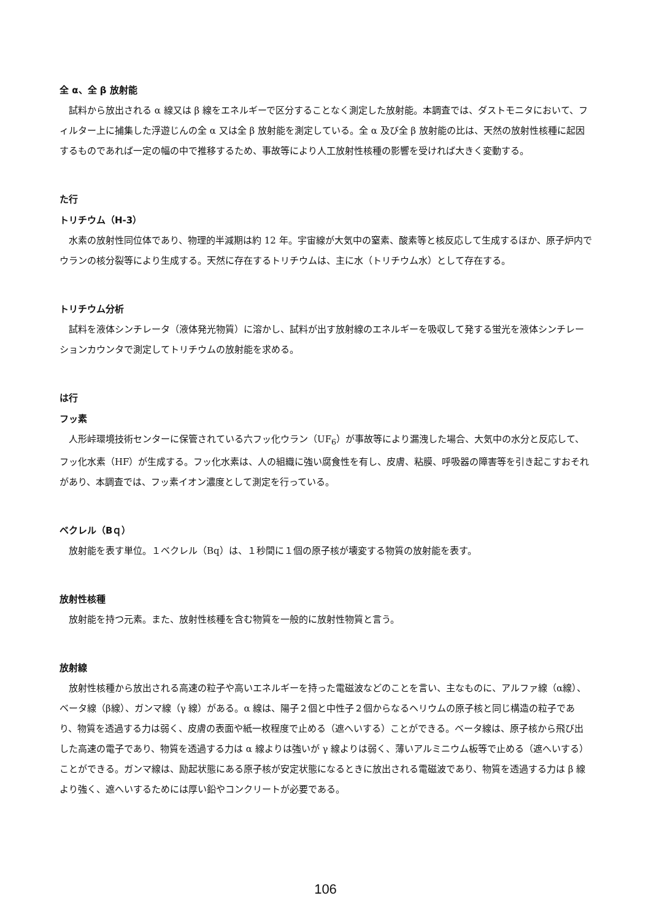全 α、全 β 放射能
試料から放出される α 線又は β 線をエネルギーで区分することなく測定した放射能。本調査では、ダストモニタにおいて、フィルター上に捕集した浮遊じんの全 α 又は全 β 放射能を測定している。全 α 及び全 β 放射能の比は、天然の放射性核種に起因するものであれば一定の幅の中で推移するため、事故等により人工放射性核種の影響を受ければ大きく変動する。
た行
トリチウム（H-3）
水素の放射性同位体であり、物理的半減期は約 12 年。宇宙線が大気中の窒素、酸素等と核反応して生成するほか、原子炉内でウランの核分裂等により生成する。天然に存在するトリチウムは、主に水（トリチウム水）として存在する。
トリチウム分析
試料を液体シンチレータ（液体発光物質）に溶かし、試料が出す放射線のエネルギーを吸収して発する蛍光を液体シンチレーションカウンタで測定してトリチウムの放射能を求める。
は行
フッ素
人形峠環境技術センターに保管されている六フッ化ウラン（UF<sub>6</sub>）が事故等により漏洩した場合、大気中の水分と反応して、フッ化水素（HF）が生成する。フッ化水素は、人の組織に強い腐食性を有し、皮膚、粘膜、呼吸器の障害等を引き起こすおそれがあり、本調査では、フッ素イオン濃度として測定を行っている。
ベクレル（Bｑ）
放射能を表す単位。１ベクレル（Bq）は、１秒間に１個の原子核が壊変する物質の放射能を表す。
放射性核種
放射能を持つ元素。また、放射性核種を含む物質を一般的に放射性物質と言う。
放射線
放射性核種から放出される高速の粒子や高いエネルギーを持った電磁波などのことを言い、主なものに、アルファ線（α線）、ベータ線（β線）、ガンマ線（γ 線）がある。α 線は、陽子２個と中性子２個からなるヘリウムの原子核と同じ構造の粒子であり、物質を透過する力は弱く、皮膚の表面や紙一枚程度で止める（遮へいする）ことができる。ベータ線は、原子核から飛び出した高速の電子であり、物質を透過する力は α 線よりは強いが γ 線よりは弱く、薄いアルミニウム板等で止める（遮へいする）ことができる。ガンマ線は、励起状態にある原子核が安定状態になるときに放出される電磁波であり、物質を透過する力は β 線より強く、遮へいするためには厚い鉛やコンクリートが必要である。
106